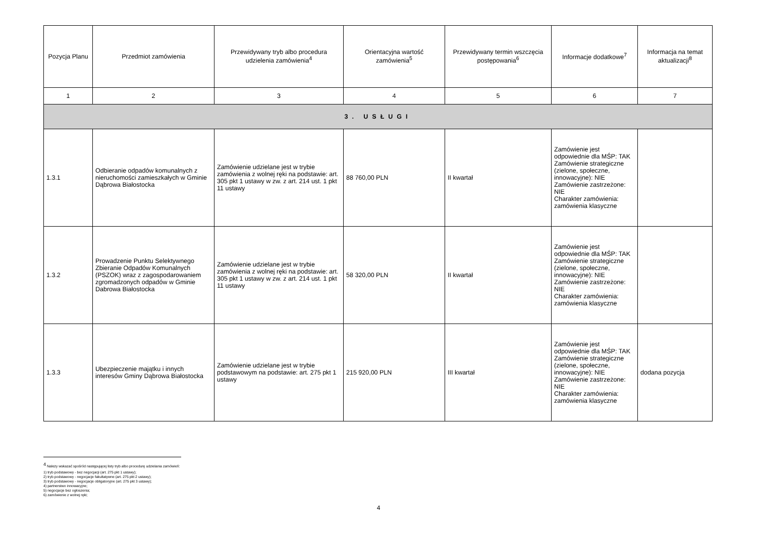| Pozycja Planu | Przedmiot zamówienia | Przewidywany tryb albo procedura udzielenia zamówienia<sup>4</sup> | Orientacyjna wartość zamówienia<sup>5</sup> | Przewidywany termin wszczęcia postępowania<sup>6</sup> | Informacje dodatkowe<sup>7</sup> | Informacja na temat aktualizacji<sup>8</sup> |
| --- | --- | --- | --- | --- | --- | --- |
| 1 | 2 | 3 | 4 | 5 | 6 | 7 |
| 3. USŁUGI | | | | | | |
| 1.3.1 | Odbieranie odpadów komunalnych z nieruchomości zamieszkałych w Gminie Dąbrowa Białostocka | Zamówienie udzielane jest w trybie zamówienia z wolnej ręki na podstawie: art. 305 pkt 1 ustawy w zw. z art. 214 ust. 1 pkt 11 ustawy | 88 760,00 PLN | II kwartał | Zamówienie jest odpowiednie dla MŚP: TAK Zamówienie strategiczne (zielone, społeczne, innowacyjne): NIE Zamówienie zastrzeżone: NIE Charakter zamówienia: zamówienia klasyczne | |
| 1.3.2 | Prowadzenie Punktu Selektywnego Zbieranie Odpadów Komunalnych (PSZOK) wraz z zagospodarowaniem zgromadzonych odpadów w Gminie Dabrowa Białostocka | Zamówienie udzielane jest w trybie zamówienia z wolnej ręki na podstawie: art. 305 pkt 1 ustawy w zw. z art. 214 ust. 1 pkt 11 ustawy | 58 320,00 PLN | II kwartał | Zamówienie jest odpowiednie dla MŚP: TAK Zamówienie strategiczne (zielone, społeczne, innowacyjne): NIE Zamówienie zastrzeżone: NIE Charakter zamówienia: zamówienia klasyczne | |
| 1.3.3 | Ubezpieczenie majątku i innych interesów Gminy Dąbrowa Białostocka | Zamówienie udzielane jest w trybie podstawowym na podstawie: art. 275 pkt 1 ustawy | 215 920,00 PLN | III kwartał | Zamówienie jest odpowiednie dla MŚP: TAK Zamówienie strategiczne (zielone, społeczne, innowacyjne): NIE Zamówienie zastrzeżone: NIE Charakter zamówienia: zamówienia klasyczne | dodana pozycja |
<sup>4</sup> Należy wskazać spośród następującej listy tryb albo procedurę udzielania zamówień:
1) tryb podstawowy - bez negocjacji (art. 275 pkt 1 ustawy);
2) tryb podstawowy - negocjacje fakultatywne (art. 275 pkt 2 ustawy);
3) tryb podstawowy - negocjacje obligatoryjne (art. 275 pkt 3 ustawy);
4) partnerstwo innowacyjne;
5) negocjacje bez ogłoszenia;
6) zamówienie z wolnej ręki;
4